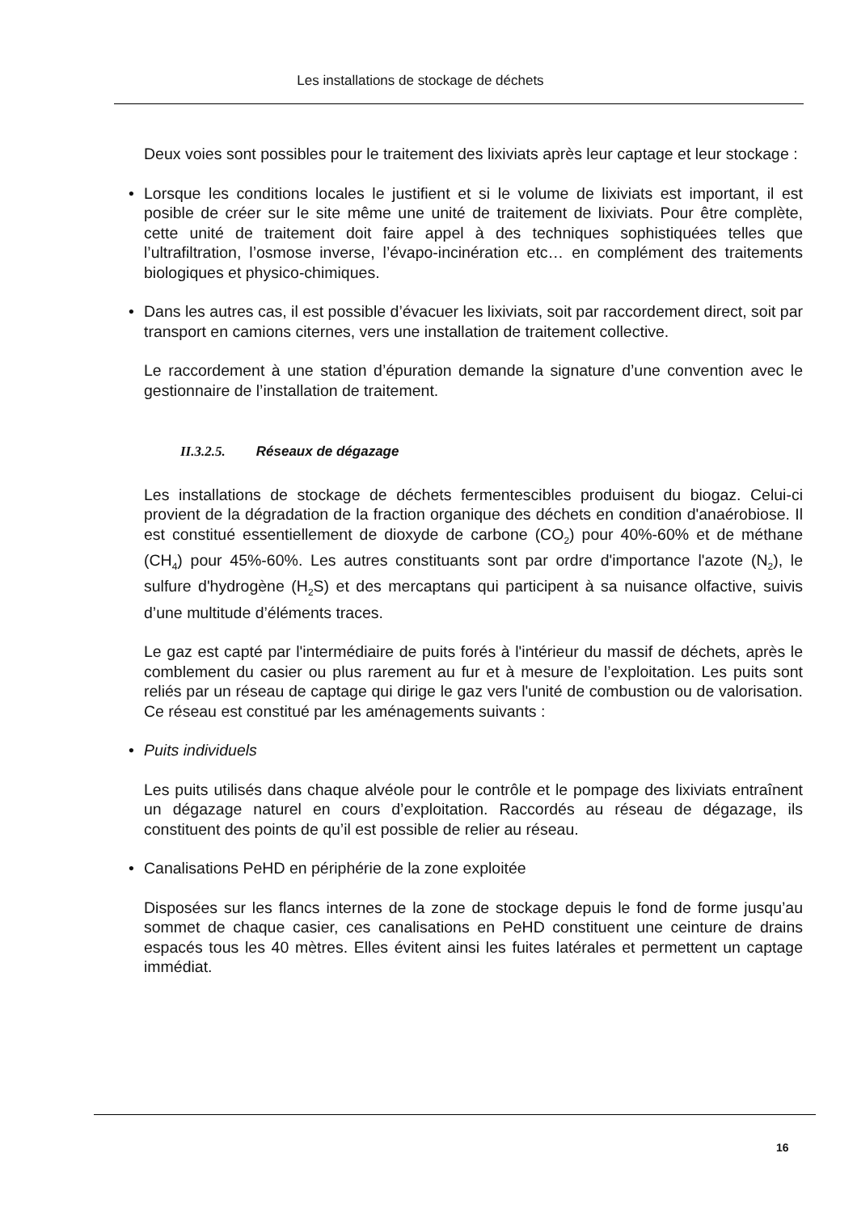Les installations de stockage de déchets
Deux voies sont possibles pour le traitement des lixiviats après leur captage et leur stockage :
• Lorsque les conditions locales le justifient et si le volume de lixiviats est important, il est posible de créer sur le site même une unité de traitement de lixiviats. Pour être complète, cette unité de traitement doit faire appel à des techniques sophistiquées telles que l’ultrafiltration, l’osmose inverse, l’évapo-incinération etc… en complément des traitements biologiques et physico-chimiques.
• Dans les autres cas, il est possible d’évacuer les lixiviats, soit par raccordement direct, soit par transport en camions citernes, vers une installation de traitement collective.
Le raccordement à une station d’épuration demande la signature d’une convention avec le gestionnaire de l’installation de traitement.
II.3.2.5. Réseaux de dégazage
Les installations de stockage de déchets fermentescibles produisent du biogaz. Celui-ci provient de la dégradation de la fraction organique des déchets en condition d'anaérobiose. Il est constitué essentiellement de dioxyde de carbone (CO<sub>2</sub>) pour 40%-60% et de méthane (CH<sub>4</sub>) pour 45%-60%. Les autres constituants sont par ordre d'importance l'azote (N<sub>2</sub>), le sulfure d'hydrogène (H<sub>2</sub>S) et des mercaptans qui participent à sa nuisance olfactive, suivis d’une multitude d’éléments traces.
Le gaz est capté par l'intermédiaire de puits forés à l'intérieur du massif de déchets, après le comblement du casier ou plus rarement au fur et à mesure de l’exploitation. Les puits sont reliés par un réseau de captage qui dirige le gaz vers l'unité de combustion ou de valorisation. Ce réseau est constitué par les aménagements suivants :
• Puits individuels
Les puits utilisés dans chaque alvéole pour le contrôle et le pompage des lixiviats entraînent un dégazage naturel en cours d’exploitation. Raccordés au réseau de dégazage, ils constituent des points de qu’il est possible de relier au réseau.
• Canalisations PeHD en périphérie de la zone exploitée
Disposées sur les flancs internes de la zone de stockage depuis le fond de forme jusqu’au sommet de chaque casier, ces canalisations en PeHD constituent une ceinture de drains espacés tous les 40 mètres. Elles évitent ainsi les fuites latérales et permettent un captage immédiat.
16